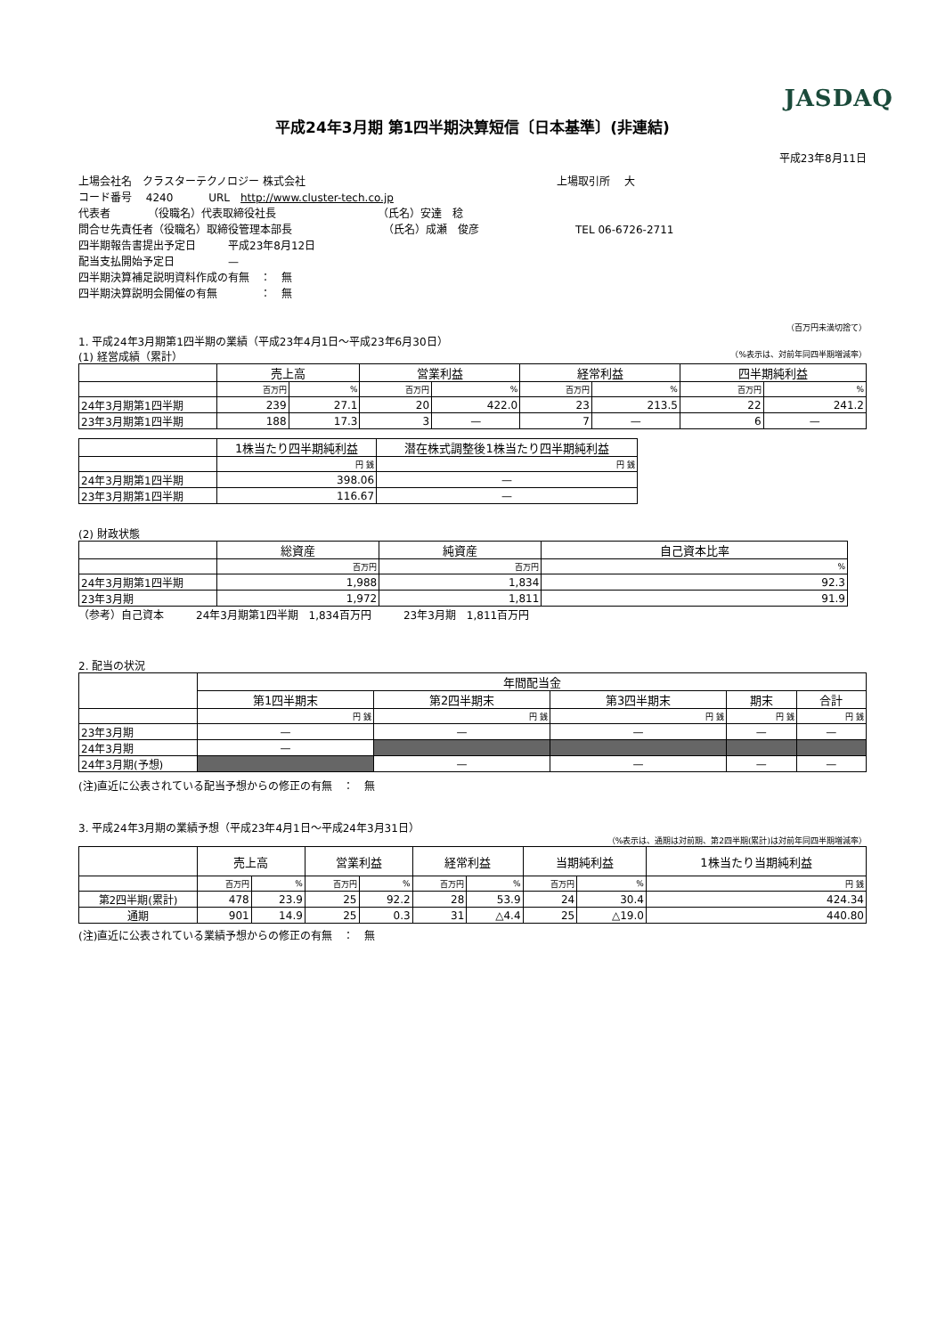JASDAQ
平成24年3月期 第1四半期決算短信〔日本基準〕(非連結)
平成23年8月11日
上場会社名　クラスターテクノロジー 株式会社 上場取引所　 大
コード番号　 4240　　　 URL　http://www.cluster-tech.co.jp
代表者　　　　（役職名）代表取締役社長　　　　　　　　　　（氏名）安達　稔
問合せ先責任者（役職名）取締役管理本部長　　　　　　　　　（氏名）成瀬　俊彦　　　　　　　　　TEL 06-6726-2711
四半期報告書提出予定日　　　平成23年8月12日
配当支払開始予定日　　　　　—
四半期決算補足説明資料作成の有無　：　無
四半期決算説明会開催の有無　　　　：　無
（百万円未満切捨て）
1. 平成24年3月期第1四半期の業績（平成23年4月1日～平成23年6月30日）
(1) 経営成績（累計） （%表示は、対前年同四半期増減率）
| | 売上高 | | 営業利益 | | 経常利益 | | 四半期純利益 | |
| --- | --- | --- | --- | --- | --- | --- | --- | --- |
| | 百万円 | % | 百万円 | % | 百万円 | % | 百万円 | % |
| 24年3月期第1四半期 | 239 | 27.1 | 20 | 422.0 | 23 | 213.5 | 22 | 241.2 |
| 23年3月期第1四半期 | 188 | 17.3 | 3 | — | 7 | — | 6 | — |
| | 1株当たり四半期純利益 | 潜在株式調整後1株当たり四半期純利益 |
| --- | --- | --- |
| | 円 銭 | 円 銭 |
| 24年3月期第1四半期 | 398.06 | — |
| 23年3月期第1四半期 | 116.67 | — |
(2) 財政状態
| | 総資産 | 純資産 | 自己資本比率 |
| --- | --- | --- | --- |
| | 百万円 | 百万円 | % |
| 24年3月期第1四半期 | 1,988 | 1,834 | 92.3 |
| 23年3月期 | 1,972 | 1,811 | 91.9 |
（参考）自己資本　　　24年3月期第1四半期　1,834百万円　　　23年3月期　1,811百万円
2. 配当の状況
| | 年間配当金 | | | | |
| --- | --- | --- | --- | --- | --- |
| | 第1四半期末 | 第2四半期末 | 第3四半期末 | 期末 | 合計 |
| | 円 銭 | 円 銭 | 円 銭 | 円 銭 | 円 銭 |
| 23年3月期 | — | — | — | — | — |
| 24年3月期 | — | | | | |
| 24年3月期(予想) | | — | — | — | — |
(注)直近に公表されている配当予想からの修正の有無　：　無
3. 平成24年3月期の業績予想（平成23年4月1日～平成24年3月31日）
（%表示は、通期は対前期、第2四半期(累計)は対前年同四半期増減率）
| | 売上高 | | 営業利益 | | 経常利益 | | 当期純利益 | | 1株当たり当期純利益 |
| --- | --- | --- | --- | --- | --- | --- | --- | --- | --- |
| | 百万円 | % | 百万円 | % | 百万円 | % | 百万円 | % | 円 銭 |
| 第2四半期(累計) | 478 | 23.9 | 25 | 92.2 | 28 | 53.9 | 24 | 30.4 | 424.34 |
| 通期 | 901 | 14.9 | 25 | 0.3 | 31 | △4.4 | 25 | △19.0 | 440.80 |
(注)直近に公表されている業績予想からの修正の有無　：　無